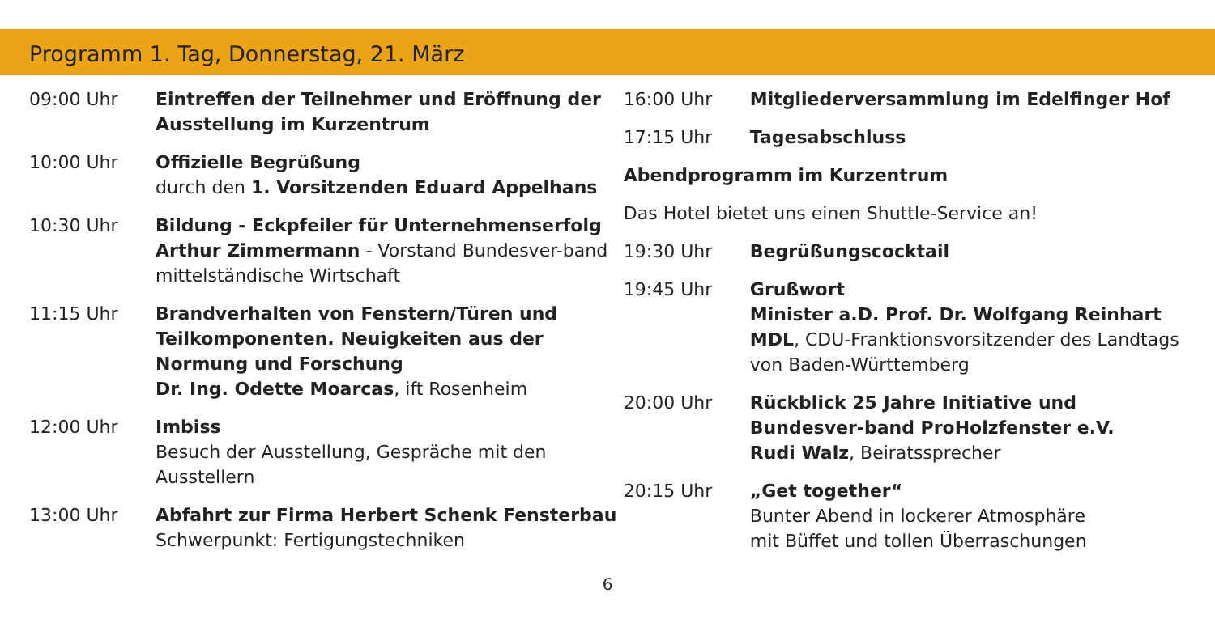Programm 1. Tag, Donnerstag, 21. März
09:00 Uhr Eintreffen der Teilnehmer und Eröffnung der Ausstellung im Kurzentrum
10:00 Uhr Offizielle Begrüßung
durch den 1. Vorsitzenden Eduard Appelhans
10:30 Uhr Bildung - Eckpfeiler für Unternehmenserfolg
Arthur Zimmermann - Vorstand Bundesver-band mittelständische Wirtschaft
11:15 Uhr Brandverhalten von Fenstern/Türen und Teilkomponenten. Neuigkeiten aus der Normung und Forschung
Dr. Ing. Odette Moarcas, ift Rosenheim
12:00 Uhr Imbiss
Besuch der Ausstellung, Gespräche mit den Ausstellern
13:00 Uhr Abfahrt zur Firma Herbert Schenk Fensterbau
Schwerpunkt: Fertigungstechniken
16:00 Uhr Mitgliederversammlung im Edelfinger Hof
17:15 Uhr Tagesabschluss
Abendprogramm im Kurzentrum
Das Hotel bietet uns einen Shuttle-Service an!
19:30 Uhr Begrüßungscocktail
19:45 Uhr Grußwort
Minister a.D. Prof. Dr. Wolfgang Reinhart MDL, CDU-Franktionsvorsitzender des Landtags von Baden-Württemberg
20:00 Uhr Rückblick 25 Jahre Initiative und Bundesver-band ProHolzfenster e.V.
Rudi Walz, Beiratssprecher
20:15 Uhr „Get together“
Bunter Abend in lockerer Atmosphäre
mit Büffet und tollen Überraschungen
6